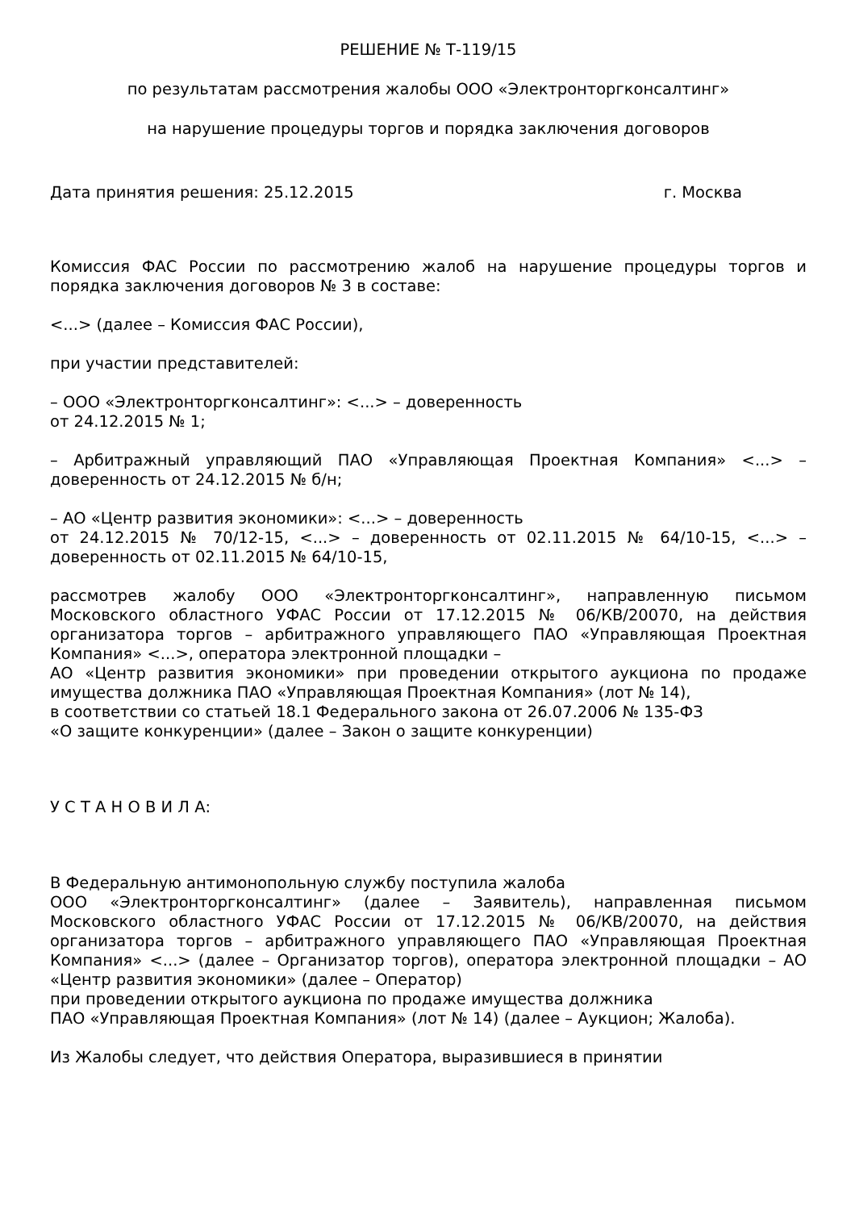РЕШЕНИЕ № Т-119/15
по результатам рассмотрения жалобы ООО «Электронторгконсалтинг»
на нарушение процедуры торгов и порядка заключения договоров
Дата принятия решения: 25.12.2015 г. Москва
Комиссия ФАС России по рассмотрению жалоб на нарушение процедуры торгов и порядка заключения договоров № 3 в составе:
<...> (далее – Комиссия ФАС России),
при участии представителей:
– ООО «Электронторгконсалтинг»: <...> – доверенность
от 24.12.2015 № 1;
– Арбитражный управляющий ПАО «Управляющая Проектная Компания» <...> – доверенность от 24.12.2015 № б/н;
– АО «Центр развития экономики»: <...> – доверенность
от 24.12.2015 № 70/12-15, <...> – доверенность от 02.11.2015 № 64/10-15, <...> – доверенность от 02.11.2015 № 64/10-15,
рассмотрев жалобу ООО «Электронторгконсалтинг», направленную письмом Московского областного УФАС России от 17.12.2015 № 06/КВ/20070, на действия организатора торгов – арбитражного управляющего ПАО «Управляющая Проектная Компания» <...>, оператора электронной площадки –
АО «Центр развития экономики» при проведении открытого аукциона по продаже имущества должника ПАО «Управляющая Проектная Компания» (лот № 14),
в соответствии со статьей 18.1 Федерального закона от 26.07.2006 № 135-ФЗ
«О защите конкуренции» (далее – Закон о защите конкуренции)
У С Т А Н О В И Л А:
В Федеральную антимонопольную службу поступила жалоба
ООО «Электронторгконсалтинг» (далее – Заявитель), направленная письмом Московского областного УФАС России от 17.12.2015 № 06/КВ/20070, на действия организатора торгов – арбитражного управляющего ПАО «Управляющая Проектная Компания» <...> (далее – Организатор торгов), оператора электронной площадки – АО «Центр развития экономики» (далее – Оператор)
при проведении открытого аукциона по продаже имущества должника
ПАО «Управляющая Проектная Компания» (лот № 14) (далее – Аукцион; Жалоба).
Из Жалобы следует, что действия Оператора, выразившиеся в принятии